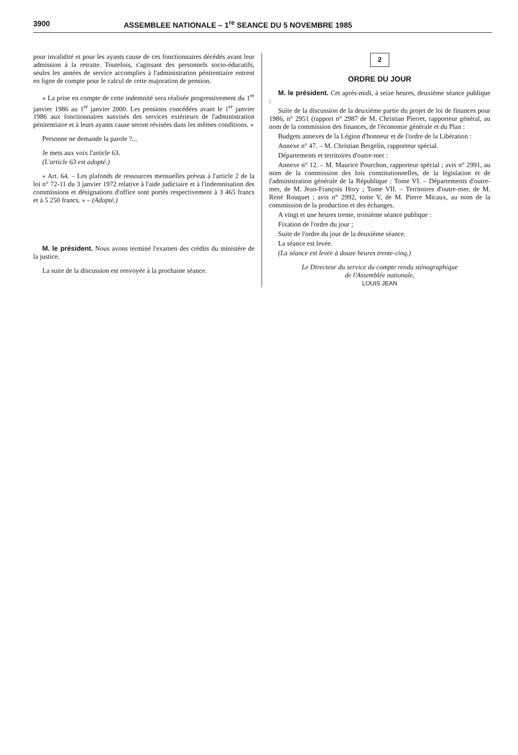3900 ASSEMBLEE NATIONALE – 1<sup>re</sup> SEANCE DU 5 NOVEMBRE 1985
pour invalidité et pour les ayants cause de ces fonctionnaires décédés avant leur admission à la retraite. Toutefois, s'agissant des personnels socio-éducatifs, seules les années de service accomplies à l'administration pénitentiaire entrent en ligne de compte pour le calcul de cette majoration de pension.
« La prise en compte de cette indemnité sera réalisée progressivement du 1<sup>er</sup> janvier 1986 au 1<sup>er</sup> janvier 2000. Les pensions concédées avant le 1<sup>er</sup> janvier 1986 aux fonctionnaires susvisés des services extérieurs de l'administration pénitentiaire et à leurs ayants cause seront révisées dans les mêmes conditions. »
Personne ne demande la parole ?...
Je mets aux voix l'article 63.
(L'article 63 est adopté.)
« Art. 64. – Les plafonds de ressources mensuelles prévus à l'article 2 de la loi n° 72-11 du 3 janvier 1972 relative à l'aide judiciaire et à l'indemnisation des commissions et désignations d'office sont portés respectivement à 3 465 francs et à 5 250 francs. » – (Adopté.)
M. le président. Nous avons terminé l'examen des crédits du ministère de la justice.
La suite de la discussion est renvoyée à la prochaine séance.
2
ORDRE DU JOUR
M. le président. Cet après-midi, à seize heures, deuxième séance publique :
Suite de la discussion de la deuxième partie du projet de loi de finances pour 1986, n° 2951 (rapport n° 2987 de M. Christian Pierret, rapporteur général, au nom de la commission des finances, de l'économie générale et du Plan :
Budgets annexes de la Légion d'honneur et de l'ordre de la Libération :
Annexe n° 47. – M. Christian Bergelin, rapporteur spécial.
Départements et territoires d'outre-mer :
Annexe n° 12. – M. Maurice Pourchon, rapporteur spécial ; avis n° 2991, au nom de la commission des lois constitutionnelles, de la législation et de l'administration générale de la République : Tome VI. – Départements d'outre-mer, de M. Jean-François Hory ; Tome VII. – Territoires d'outre-mer, de M. René Rouquet ; avis n° 2992, tome V, de M. Pierre Micaux, au nom de la commission de la production et des échanges.
A vingt et une heures trente, troisième séance publique :
Fixation de l'ordre du jour ;
Suite de l'ordre du jour de la deuxième séance.
La séance est levée.
(La séance est levée à douze heures trente-cinq.)
Le Directeur du service du compte rendu sténographique
de l'Assemblée nationale,
LOUIS JEAN